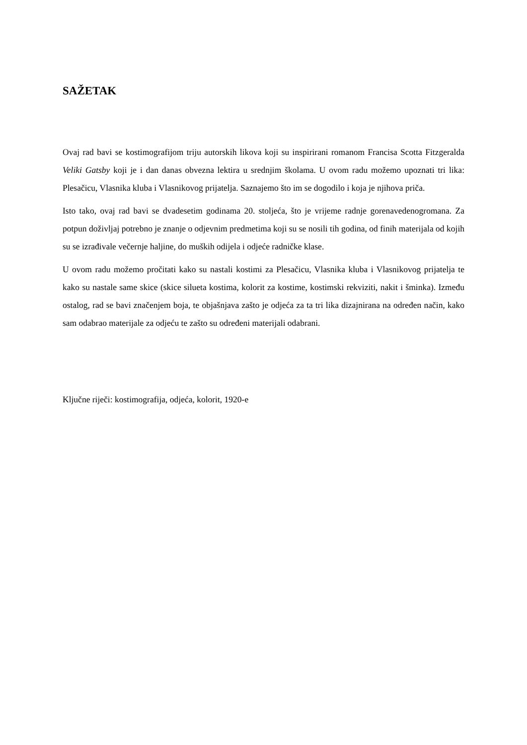SAŽETAK
Ovaj rad bavi se kostimografijom triju autorskih likova koji su inspirirani romanom Francisa Scotta Fitzgeralda Veliki Gatsby koji je i dan danas obvezna lektira u srednjim školama. U ovom radu možemo upoznati tri lika: Plesačicu, Vlasnika kluba i Vlasnikovog prijatelja. Saznajemo što im se dogodilo i koja je njihova priča.
Isto tako, ovaj rad bavi se dvadesetim godinama 20. stoljeća, što je vrijeme radnje gorenavedenogromana. Za potpun doživljaj potrebno je znanje o odjevnim predmetima koji su se nosili tih godina, od finih materijala od kojih su se izrađivale večernje haljine, do muških odijela i odjeće radničke klase.
U ovom radu možemo pročitati kako su nastali kostimi za Plesačicu, Vlasnika kluba i Vlasnikovog prijatelja te kako su nastale same skice (skice silueta kostima, kolorit za kostime, kostimski rekviziti, nakit i šminka). Između ostalog, rad se bavi značenjem boja, te objašnjava zašto je odjeća za ta tri lika dizajnirana na određen način, kako sam odabrao materijale za odjeću te zašto su određeni materijali odabrani.
Ključne riječi: kostimografija, odjeća, kolorit, 1920-e